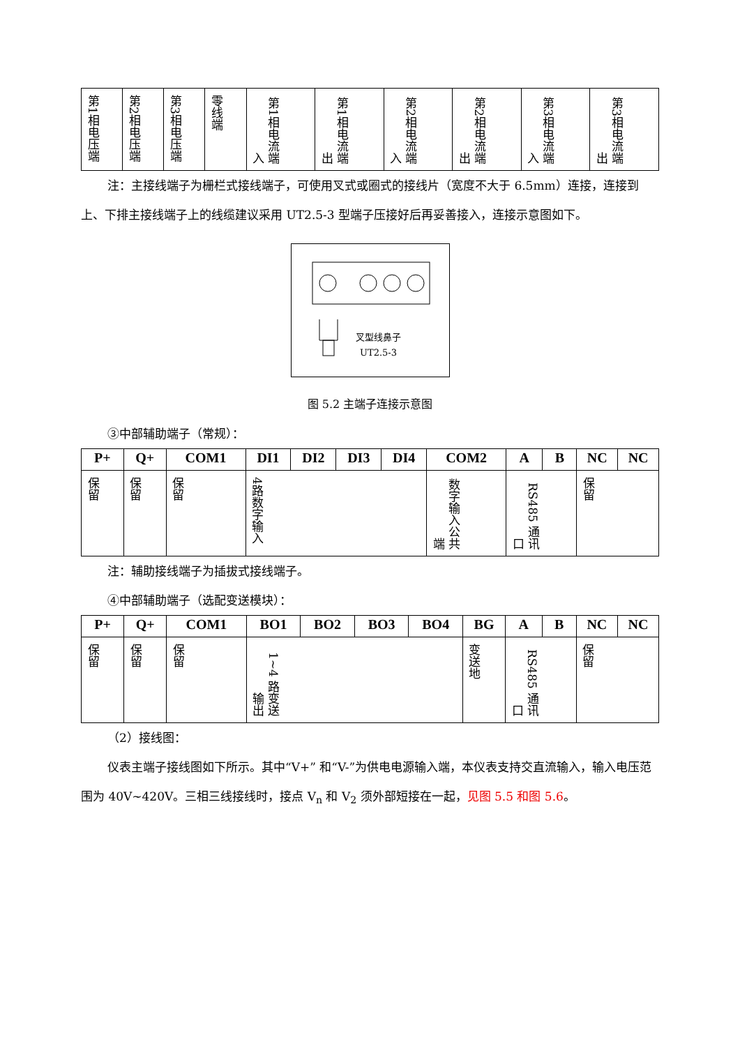| 第1相电压端 | 第2相电压端 | 第3相电压端 | 零线端 | 第1相电流端 入 | 第1相电流端 出 | 第2相电流端 入 | 第2相电流端 出 | 第3相电流端 入 | 第3相电流端 出 |
注：主接线端子为栅栏式接线端子，可使用叉式或圈式的接线片（宽度不大于 6.5mm）连接，连接到上、下排主接线端子上的线缆建议采用 UT2.5-3 型端子压接好后再妥善接入，连接示意图如下。
叉型线鼻子
UT2.5-3
图 5.2 主端子连接示意图
③中部辅助端子（常规）：
| P+ | Q+ | COM1 | DI1 | DI2 | DI3 | DI4 | COM2 | A | B | NC | NC |
| --- | --- | --- | --- | --- | --- | --- | --- | --- | --- | --- | --- |
| 保留 | 保留 | 保留 | 4路数字输入 | | | | 数字输入公共端 | RS485 通讯口 | | 保留 | |
注：辅助接线端子为插拔式接线端子。
④中部辅助端子（选配变送模块）：
| P+ | Q+ | COM1 | BO1 | BO2 | BO3 | BO4 | BG | A | B | NC | NC |
| --- | --- | --- | --- | --- | --- | --- | --- | --- | --- | --- | --- |
| 保留 | 保留 | 保留 | 1~4 路变送输出 | | | | 变送地 | RS485 通讯口 | | 保留 | |
（2）接线图：
仪表主端子接线图如下所示。其中“V+” 和“V-”为供电电源输入端，本仪表支持交直流输入，输入电压范围为 40V~420V。三相三线接线时，接点 V<sub>n</sub> 和 V<sub>2</sub> 须外部短接在一起，见图 5.5 和图 5.6。